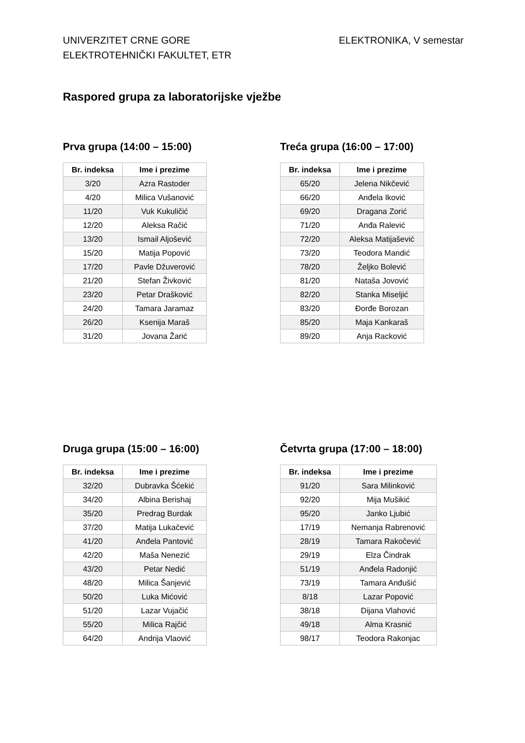UNIVERZITET CRNE GORE
ELEKTROTEHNIČKI FAKULTET, ETR
ELEKTRONIKA, V semestar
Raspored grupa za laboratorijske vježbe
Prva grupa (14:00 – 15:00)
| Br. indeksa | Ime i prezime |
| --- | --- |
| 3/20 | Azra Rastoder |
| 4/20 | Milica Vušanović |
| 11/20 | Vuk Kukuličić |
| 12/20 | Aleksa Račić |
| 13/20 | Ismail Aljošević |
| 15/20 | Matija Popović |
| 17/20 | Pavle Džuverović |
| 21/20 | Stefan Živković |
| 23/20 | Petar Drašković |
| 24/20 | Tamara Jaramaz |
| 26/20 | Ksenija Maraš |
| 31/20 | Jovana Žarić |
Treća grupa (16:00 – 17:00)
| Br. indeksa | Ime i prezime |
| --- | --- |
| 65/20 | Jelena Nikčević |
| 66/20 | Anđela Iković |
| 69/20 | Dragana Zorić |
| 71/20 | Anđa Ralević |
| 72/20 | Aleksa Matijašević |
| 73/20 | Teodora Mandić |
| 78/20 | Željko Bolević |
| 81/20 | Nataša Jovović |
| 82/20 | Stanka Miseljić |
| 83/20 | Đorđe Borozan |
| 85/20 | Maja Kankaraš |
| 89/20 | Anja Racković |
Druga grupa (15:00 – 16:00)
| Br. indeksa | Ime i prezime |
| --- | --- |
| 32/20 | Dubravka Šćekić |
| 34/20 | Albina Berishaj |
| 35/20 | Predrag Burdak |
| 37/20 | Matija Lukačević |
| 41/20 | Anđela Pantović |
| 42/20 | Maša Nenezić |
| 43/20 | Petar Nedić |
| 48/20 | Milica Šanjević |
| 50/20 | Luka Mićović |
| 51/20 | Lazar Vujačić |
| 55/20 | Milica Rajčić |
| 64/20 | Andrija Vlaović |
Četvrta grupa (17:00 – 18:00)
| Br. indeksa | Ime i prezime |
| --- | --- |
| 91/20 | Sara Milinković |
| 92/20 | Mija Mušikić |
| 95/20 | Janko Ljubić |
| 17/19 | Nemanja Rabrenović |
| 28/19 | Tamara Rakočević |
| 29/19 | Elza Čindrak |
| 51/19 | Anđela Radonjić |
| 73/19 | Tamara Anđušić |
| 8/18 | Lazar Popović |
| 38/18 | Dijana Vlahović |
| 49/18 | Alma Krasnić |
| 98/17 | Teodora Rakonjac |